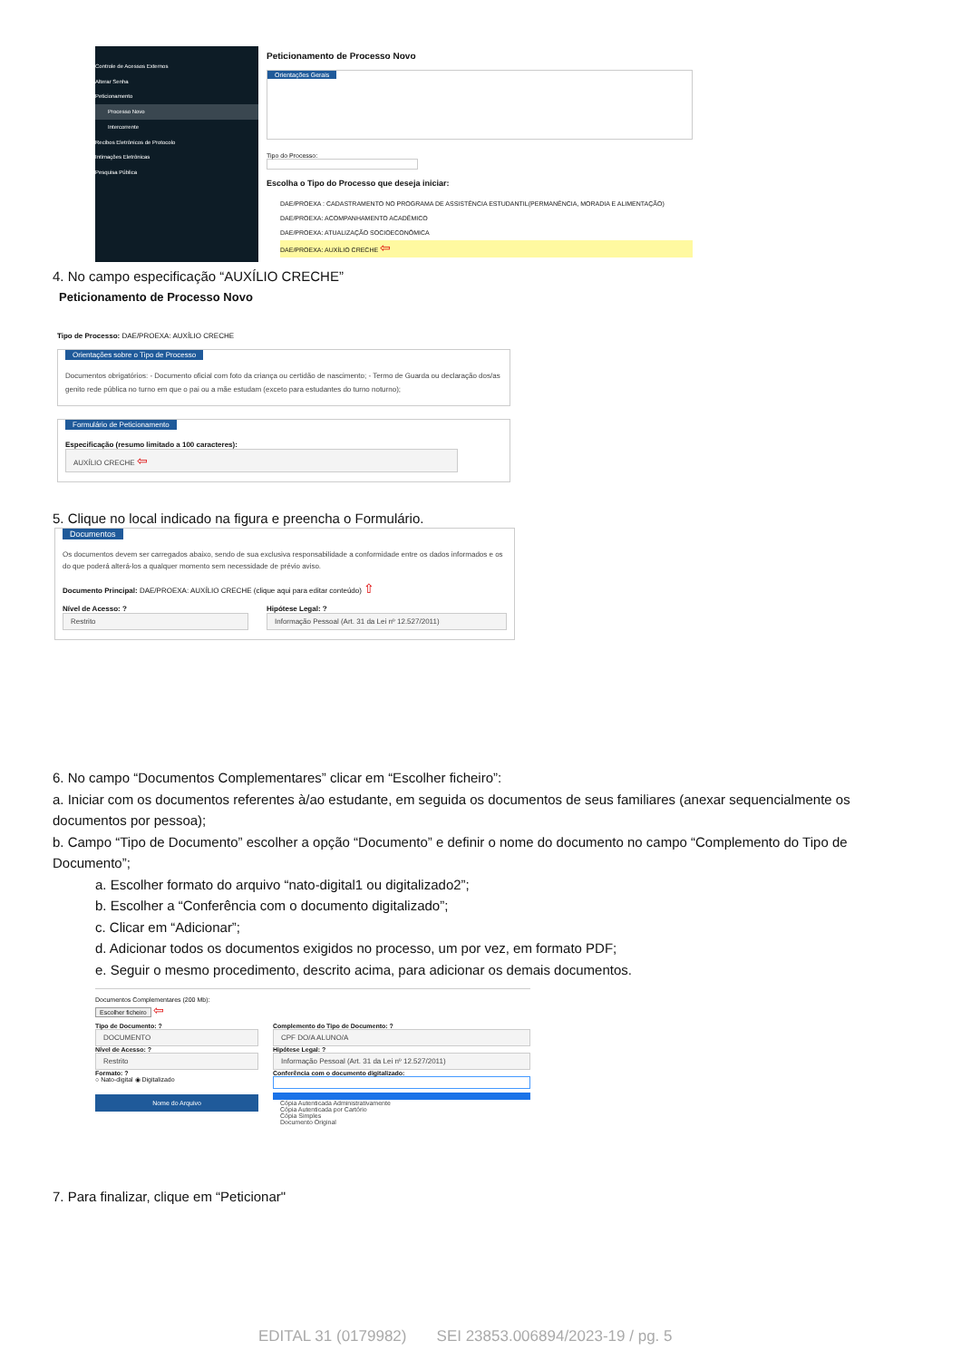Controle de Acessos Externos
Alterar Senha
Peticionamento
Processo Novo
Intercorrente
Recibos Eletrônicos de Protocolo
Intimações Eletrônicas
Pesquisa Pública
Peticionamento de Processo Novo
Orientações Gerais
Tipo do Processo:
Escolha o Tipo do Processo que deseja iniciar:
DAE/PROEXA : CADASTRAMENTO NO PROGRAMA DE ASSISTÊNCIA ESTUDANTIL(PERMANÊNCIA, MORADIA E ALIMENTAÇÃO)
DAE/PROEXA: ACOMPANHAMENTO ACADÊMICO
DAE/PROEXA: ATUALIZAÇÃO SOCIOECONÔMICA
DAE/PROEXA: AUXÍLIO CRECHE ⇦
4. No campo especificação “AUXÍLIO CRECHE”
Peticionamento de Processo Novo
Tipo de Processo: DAE/PROEXA: AUXÍLIO CRECHE
Orientações sobre o Tipo de Processo
Documentos obrigatórios: - Documento oficial com foto da criança ou certidão de nascimento; - Termo de Guarda ou declaração dos/as genito rede pública no turno em que o pai ou a mãe estudam (exceto para estudantes do turno noturno);
Formulário de Peticionamento
Especificação (resumo limitado a 100 caracteres):
AUXÍLIO CRECHE ⇦
5. Clique no local indicado na figura e preencha o Formulário.
Documentos
Os documentos devem ser carregados abaixo, sendo de sua exclusiva responsabilidade a conformidade entre os dados informados e os do que poderá alterá-los a qualquer momento sem necessidade de prévio aviso.
Documento Principal: DAE/PROEXA: AUXÍLIO CRECHE (clique aqui para editar conteúdo) ⇧
Nível de Acesso: ?
Restrito
Hipótese Legal: ?
Informação Pessoal (Art. 31 da Lei nº 12.527/2011)
6. No campo “Documentos Complementares” clicar em “Escolher ficheiro”:
a. Iniciar com os documentos referentes à/ao estudante, em seguida os documentos de seus familiares (anexar sequencialmente os documentos por pessoa);
b. Campo “Tipo de Documento” escolher a opção “Documento” e definir o nome do documento no campo “Complemento do Tipo de Documento”;
a. Escolher formato do arquivo “nato-digital1 ou digitalizado2”;
b. Escolher a “Conferência com o documento digitalizado”;
c. Clicar em “Adicionar”;
d. Adicionar todos os documentos exigidos no processo, um por vez, em formato PDF;
e. Seguir o mesmo procedimento, descrito acima, para adicionar os demais documentos.
Documentos Complementares (200 Mb):
Escolher ficheiro ⇦
Tipo de Documento: ?
DOCUMENTO
Nível de Acesso: ?
Restrito
Formato: ?
○ Nato-digital ◉ Digitalizado
Nome do Arquivo
Complemento do Tipo de Documento: ?
CPF DO/A ALUNO/A
Hipótese Legal: ?
Informação Pessoal (Art. 31 da Lei nº 12.527/2011)
Conferência com o documento digitalizado:
Cópia Autenticada Administrativamente
Cópia Autenticada por Cartório
Cópia Simples
Documento Original
7. Para finalizar, clique em “Peticionar"
EDITAL 31 (0179982) SEI 23853.006894/2023-19 / pg. 5